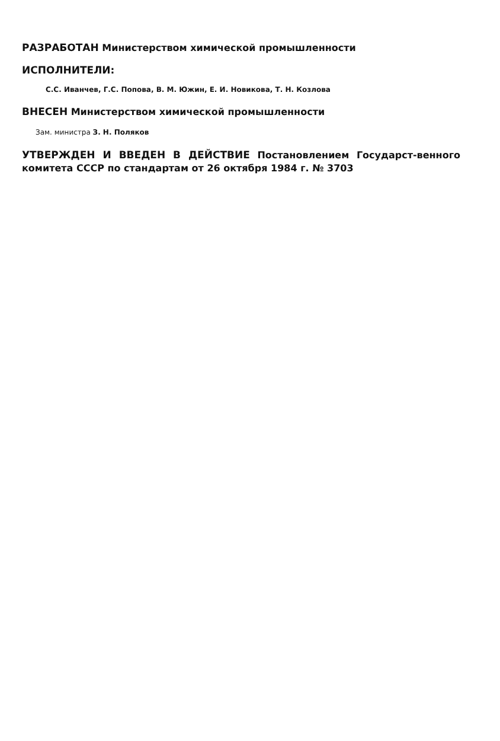РАЗРАБОТАН Министерством химической промышленности
ИСПОЛНИТЕЛИ:
С.С. Иванчев, Г.С. Попова, В. М. Южин, Е. И. Новикова, Т. Н. Козлова
ВНЕСЕН Министерством химической промышленности
Зам. министра З. Н. Поляков
УТВЕРЖДЕН И ВВЕДЕН В ДЕЙСТВИЕ Постановлением Государст-венного комитета СССР по стандартам от 26 октября 1984 г. № 3703